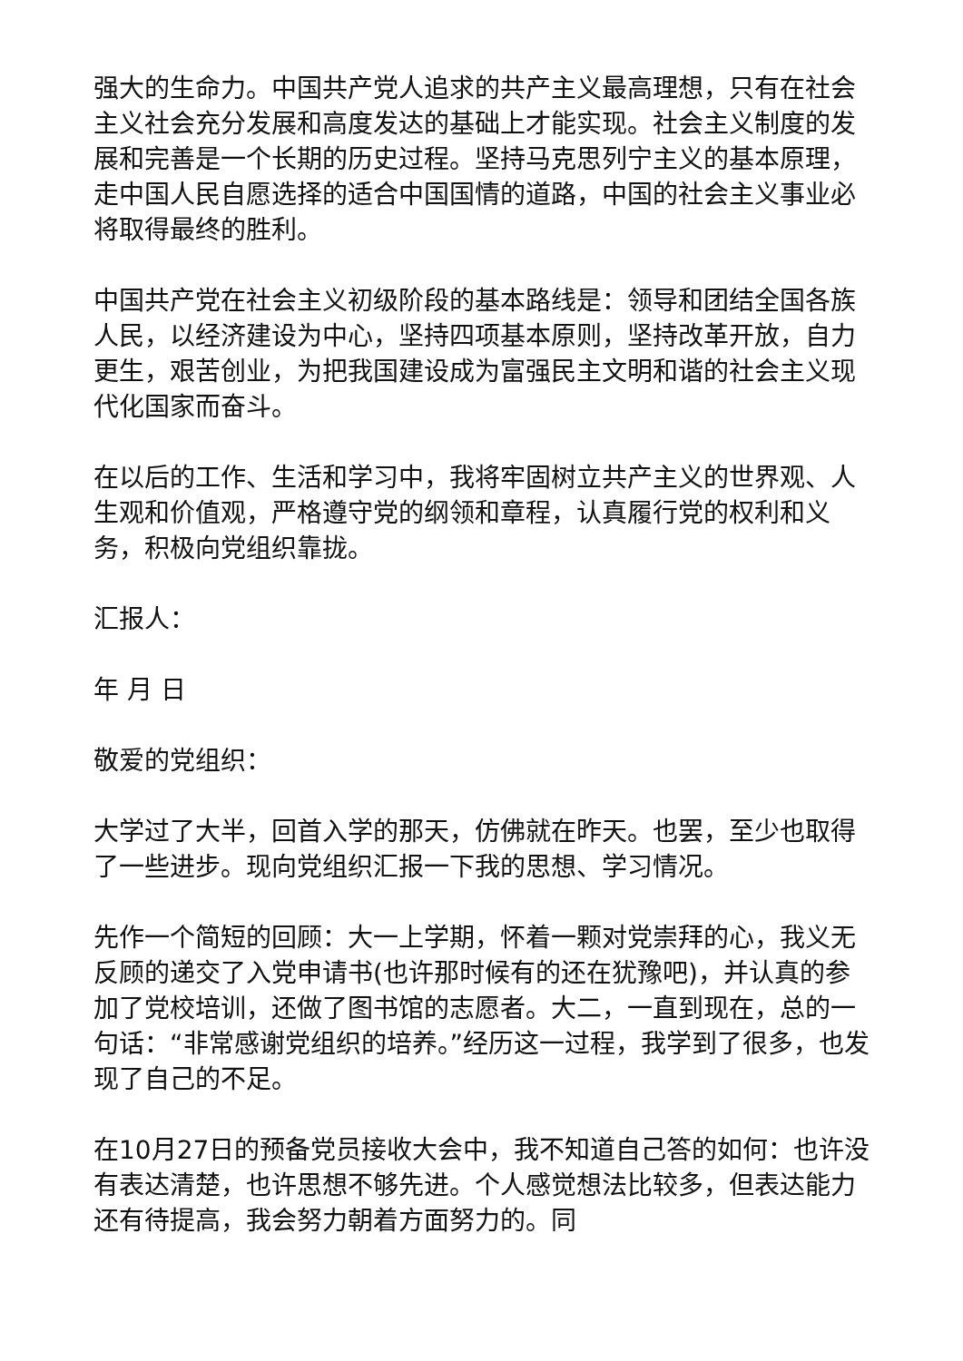强大的生命力。中国共产党人追求的共产主义最高理想，只有在社会主义社会充分发展和高度发达的基础上才能实现。社会主义制度的发展和完善是一个长期的历史过程。坚持马克思列宁主义的基本原理，走中国人民自愿选择的适合中国国情的道路，中国的社会主义事业必将取得最终的胜利。
中国共产党在社会主义初级阶段的基本路线是：领导和团结全国各族人民，以经济建设为中心，坚持四项基本原则，坚持改革开放，自力更生，艰苦创业，为把我国建设成为富强民主文明和谐的社会主义现代化国家而奋斗。
在以后的工作、生活和学习中，我将牢固树立共产主义的世界观、人生观和价值观，严格遵守党的纲领和章程，认真履行党的权利和义务，积极向党组织靠拢。
汇报人：
年 月 日
敬爱的党组织：
大学过了大半，回首入学的那天，仿佛就在昨天。也罢，至少也取得了一些进步。现向党组织汇报一下我的思想、学习情况。
先作一个简短的回顾：大一上学期，怀着一颗对党崇拜的心，我义无反顾的递交了入党申请书(也许那时候有的还在犹豫吧)，并认真的参加了党校培训，还做了图书馆的志愿者。大二，一直到现在，总的一句话：“非常感谢党组织的培养。”经历这一过程，我学到了很多，也发现了自己的不足。
在10月27日的预备党员接收大会中，我不知道自己答的如何：也许没有表达清楚，也许思想不够先进。个人感觉想法比较多，但表达能力还有待提高，我会努力朝着方面努力的。同